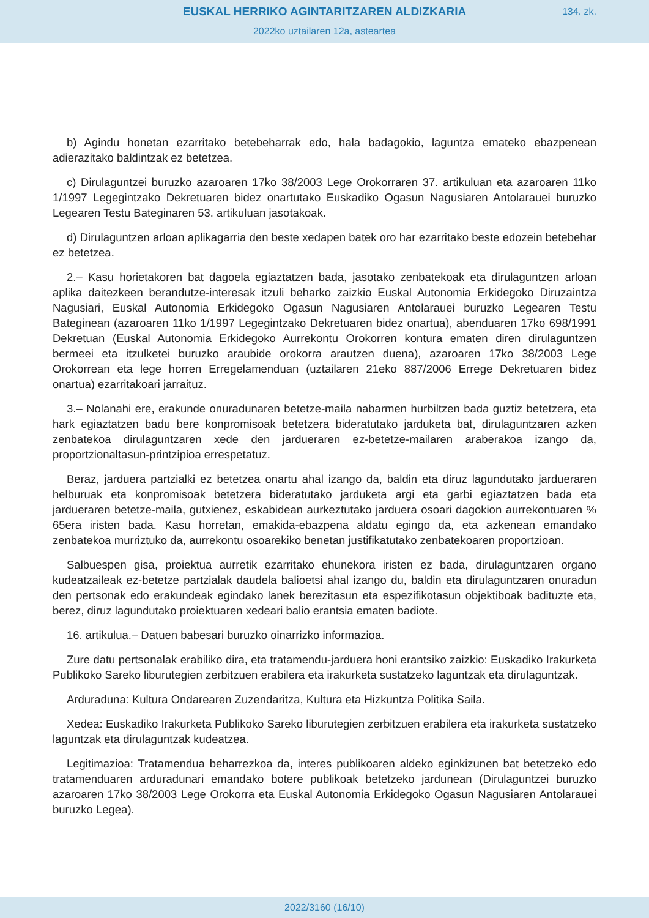EUSKAL HERRIKO AGINTARITZAREN ALDIZKARIA
2022ko uztailaren 12a, asteartea
134. zk.
b) Agindu honetan ezarritako betebeharrak edo, hala badagokio, laguntza emateko ebazpenean adierazitako baldintzak ez betetzea.
c) Dirulaguntzei buruzko azaroaren 17ko 38/2003 Lege Orokorraren 37. artikuluan eta azaroaren 11ko 1/1997 Legegintzako Dekretuaren bidez onartutako Euskadiko Ogasun Nagusiaren Antolarauei buruzko Legearen Testu Bateginaren 53. artikuluan jasotakoak.
d) Dirulaguntzen arloan aplikagarria den beste xedapen batek oro har ezarritako beste edozein betebehar ez betetzea.
2.– Kasu horietakoren bat dagoela egiaztatzen bada, jasotako zenbatekoak eta dirulaguntzen arloan aplika daitezkeen berandutze-interesak itzuli beharko zaizkio Euskal Autonomia Erkidegoko Diruzaintza Nagusiari, Euskal Autonomia Erkidegoko Ogasun Nagusiaren Antolarauei buruzko Legearen Testu Bateginean (azaroaren 11ko 1/1997 Legegintzako Dekretuaren bidez onartua), abenduaren 17ko 698/1991 Dekretuan (Euskal Autonomia Erkidegoko Aurrekontu Orokorren kontura ematen diren dirulaguntzen bermeei eta itzulketei buruzko araubide orokorra arautzen duena), azaroaren 17ko 38/2003 Lege Orokorrean eta lege horren Erregelamenduan (uztailaren 21eko 887/2006 Errege Dekretuaren bidez onartua) ezarritakoari jarraituz.
3.– Nolanahi ere, erakunde onuradunaren betetze-maila nabarmen hurbiltzen bada guztiz betetzera, eta hark egiaztatzen badu bere konpromisoak betetzera bideratutako jarduketa bat, dirulaguntzaren azken zenbatekoa dirulaguntzaren xede den jardueraren ez-betetze-mailaren araberakoa izango da, proportzionaltasun-printzipioa errespetatuz.
Beraz, jarduera partzialki ez betetzea onartu ahal izango da, baldin eta diruz lagundutako jardueraren helburuak eta konpromisoak betetzera bideratutako jarduketa argi eta garbi egiaztatzen bada eta jardueraren betetze-maila, gutxienez, eskabidean aurkeztutako jarduera osoari dagokion aurrekontuaren % 65era iristen bada. Kasu horretan, emakida-ebazpena aldatu egingo da, eta azkenean emandako zenbatekoa murriztuko da, aurrekontu osoarekiko benetan justifikatutako zenbatekoaren proportzioan.
Salbuespen gisa, proiektua aurretik ezarritako ehunekora iristen ez bada, dirulaguntzaren organo kudeatzaileak ez-betetze partzialak daudela balioetsi ahal izango du, baldin eta dirulaguntzaren onuradun den pertsonak edo erakundeak egindako lanek berezitasun eta espezifikotasun objektiboak badituzte eta, berez, diruz lagundutako proiektuaren xedeari balio erantsia ematen badiote.
16. artikulua.– Datuen babesari buruzko oinarrizko informazioa.
Zure datu pertsonalak erabiliko dira, eta tratamendu-jarduera honi erantsiko zaizkio: Euskadiko Irakurketa Publikoko Sareko liburutegien zerbitzuen erabilera eta irakurketa sustatzeko laguntzak eta dirulaguntzak.
Arduraduna: Kultura Ondarearen Zuzendaritza, Kultura eta Hizkuntza Politika Saila.
Xedea: Euskadiko Irakurketa Publikoko Sareko liburutegien zerbitzuen erabilera eta irakurketa sustatzeko laguntzak eta dirulaguntzak kudeatzea.
Legitimazioa: Tratamendua beharrezkoa da, interes publikoaren aldeko eginkizunen bat betetzeko edo tratamenduaren arduradunari emandako botere publikoak betetzeko jardunean (Dirulaguntzei buruzko azaroaren 17ko 38/2003 Lege Orokorra eta Euskal Autonomia Erkidegoko Ogasun Nagusiaren Antolarauei buruzko Legea).
2022/3160 (16/10)